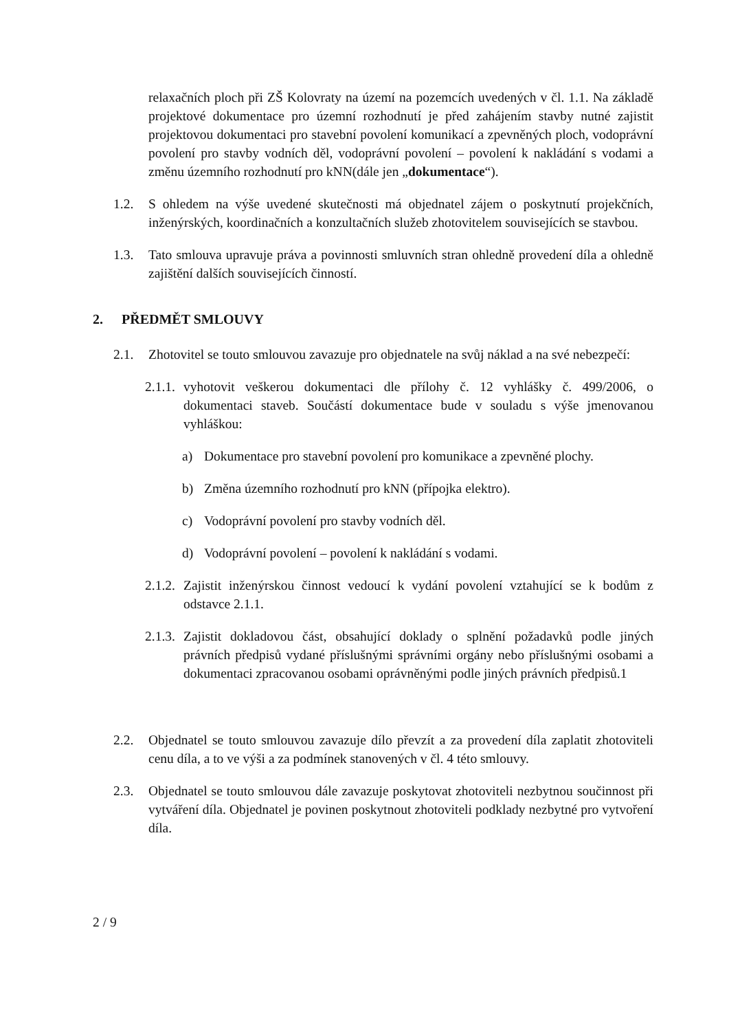relaxačních ploch při ZŠ Kolovraty na území na pozemcích uvedených v čl. 1.1. Na základě projektové dokumentace pro územní rozhodnutí je před zahájením stavby nutné zajistit projektovou dokumentaci pro stavební povolení komunikací a zpevněných ploch, vodoprávní povolení pro stavby vodních děl, vodoprávní povolení – povolení k nakládání s vodami a změnu územního rozhodnutí pro kNN(dále jen „dokumentace“).
1.2. S ohledem na výše uvedené skutečnosti má objednatel zájem o poskytnutí projekčních, inženýrských, koordinačních a konzultačních služeb zhotovitelem souvisejících se stavbou.
1.3. Tato smlouva upravuje práva a povinnosti smluvních stran ohledně provedení díla a ohledně zajištění dalších souvisejících činností.
2. PŘEDMĚT SMLOUVY
2.1. Zhotovitel se touto smlouvou zavazuje pro objednatele na svůj náklad a na své nebezpečí:
2.1.1. vyhotovit veškerou dokumentaci dle přílohy č. 12 vyhlášky č. 499/2006, o dokumentaci staveb. Součástí dokumentace bude v souladu s výše jmenovanou vyhláškou:
a) Dokumentace pro stavební povolení pro komunikace a zpevněné plochy.
b) Změna územního rozhodnutí pro kNN (přípojka elektro).
c) Vodoprávní povolení pro stavby vodních děl.
d) Vodoprávní povolení – povolení k nakládání s vodami.
2.1.2. Zajistit inženýrskou činnost vedoucí k vydání povolení vztahující se k bodům z odstavce 2.1.1.
2.1.3. Zajistit dokladovou část, obsahující doklady o splnění požadavků podle jiných právních předpisů vydané příslušnými správními orgány nebo příslušnými osobami a dokumentaci zpracovanou osobami oprávněnými podle jiných právních předpisů.1
2.2. Objednatel se touto smlouvou zavazuje dílo převzít a za provedení díla zaplatit zhotoviteli cenu díla, a to ve výši a za podmínek stanovených v čl. 4 této smlouvy.
2.3. Objednatel se touto smlouvou dále zavazuje poskytovat zhotoviteli nezbytnou součinnost při vytváření díla. Objednatel je povinen poskytnout zhotoviteli podklady nezbytné pro vytvoření díla.
2 / 9